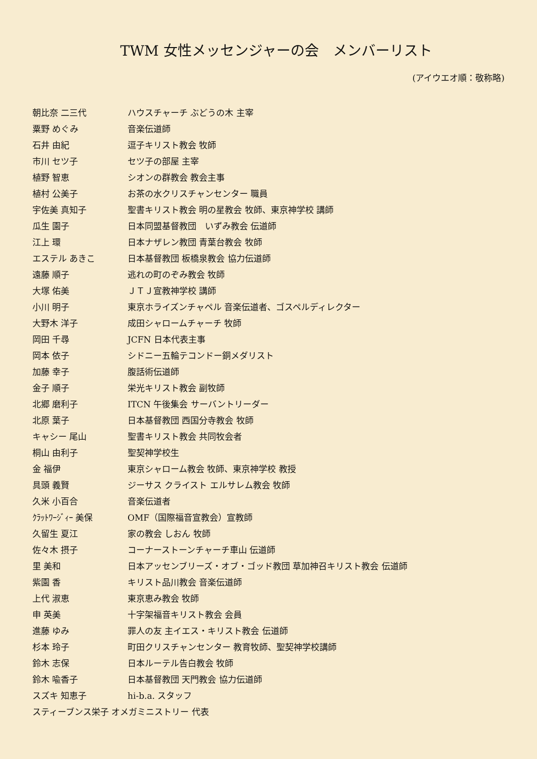TWM 女性メッセンジャーの会　メンバーリスト
(アイウエオ順：敬称略)
| 朝比奈 二三代 | ハウスチャーチ ぶどうの木 主宰 |
| 粟野 めぐみ | 音楽伝道師 |
| 石井 由紀 | 逗子キリスト教会 牧師 |
| 市川 セツ子 | セツ子の部屋 主宰 |
| 植野 智恵 | シオンの群教会 教会主事 |
| 植村 公美子 | お茶の水クリスチャンセンター 職員 |
| 宇佐美 真知子 | 聖書キリスト教会 明の星教会 牧師、東京神学校 講師 |
| 瓜生 園子 | 日本同盟基督教団 いずみ教会 伝道師 |
| 江上 環 | 日本ナザレン教団 青葉台教会 牧師 |
| エステル あきこ | 日本基督教団 板橋泉教会 協力伝道師 |
| 遠藤 順子 | 逃れの町のぞみ教会 牧師 |
| 大塚 佑美 | ＪＴＪ宣教神学校 講師 |
| 小川 明子 | 東京ホライズンチャペル 音楽伝道者、ゴスペルディレクター |
| 大野木 洋子 | 成田シャロームチャーチ 牧師 |
| 岡田 千尋 | JCFN 日本代表主事 |
| 岡本 依子 | シドニー五輪テコンドー銅メダリスト |
| 加藤 幸子 | 腹話術伝道師 |
| 金子 順子 | 栄光キリスト教会 副牧師 |
| 北郷 磨利子 | ITCN 午後集会 サーバントリーダー |
| 北原 葉子 | 日本基督教団 西国分寺教会 牧師 |
| キャシー 尾山 | 聖書キリスト教会 共同牧会者 |
| 桐山 由利子 | 聖契神学校生 |
| 金 福伊 | 東京シャローム教会 牧師、東京神学校 教授 |
| 具頭 義賢 | ジーサス クライスト エルサレム教会 牧師 |
| 久米 小百合 | 音楽伝道者 |
| ｸﾗｯﾄﾜｰｼﾞｨｰ 美保 | OMF（国際福音宣教会）宣教師 |
| 久留生 夏江 | 家の教会 しおん 牧師 |
| 佐々木 摂子 | コーナーストーンチャーチ車山 伝道師 |
| 里 美和 | 日本アッセンブリーズ・オブ・ゴッド教団 草加神召キリスト教会 伝道師 |
| 紫園 香 | キリスト品川教会 音楽伝道師 |
| 上代 淑恵 | 東京恵み教会 牧師 |
| 申 英美 | 十字架福音キリスト教会 会員 |
| 進藤 ゆみ | 罪人の友 主イエス・キリスト教会 伝道師 |
| 杉本 玲子 | 町田クリスチャンセンター 教育牧師、聖契神学校講師 |
| 鈴木 志保 | 日本ルーテル告白教会 牧師 |
| 鈴木 喩香子 | 日本基督教団 天門教会 協力伝道師 |
| スズキ 知恵子 | hi-b.a. スタッフ |
| スティーブンス栄子 オメガミニストリー 代表 | |